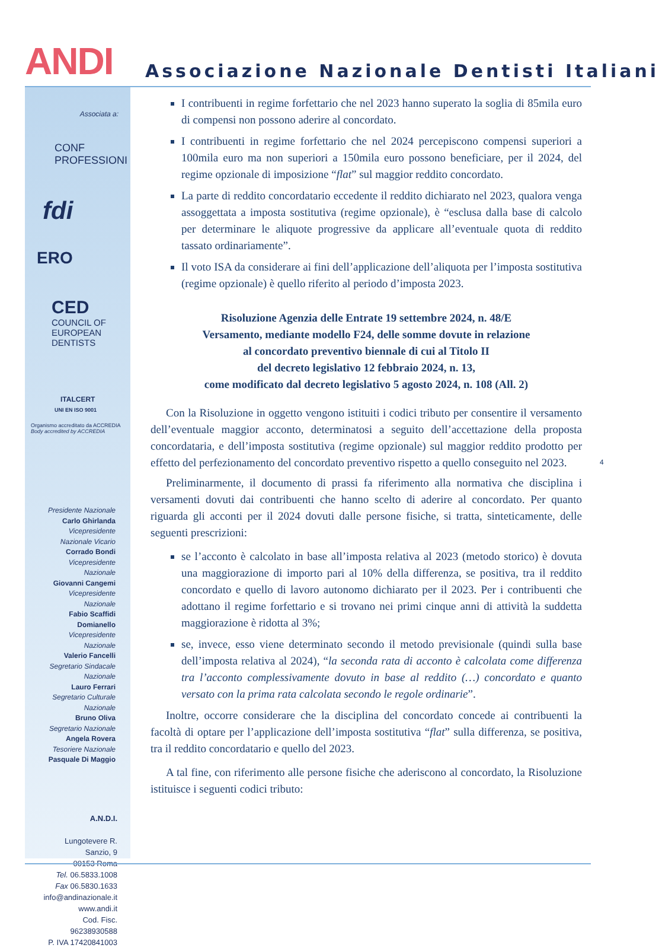ANDI Associazione Nazionale Dentisti Italiani
Associata a:
CONF PROFESSIONI
fdi
ERO
CED
COUNCIL OF EUROPEAN DENTISTS
ITALCERT
UNI EN ISO 9001
Organismo accreditato da ACCREDIA
Body accredited by ACCREDIA
Presidente Nazionale
Carlo Ghirlanda
Vicepresidente Nazionale Vicario
Corrado Bondi
Vicepresidente Nazionale
Giovanni Cangemi
Vicepresidente Nazionale
Fabio Scaffidi Domianello
Vicepresidente Nazionale
Valerio Fancelli
Segretario Sindacale Nazionale
Lauro Ferrari
Segretario Culturale Nazionale
Bruno Oliva
Segretario Nazionale
Angela Rovera
Tesoriere Nazionale
Pasquale Di Maggio
A.N.D.I.
Lungotevere R. Sanzio, 9
00153 Roma
Tel. 06.5833.1008
Fax 06.5830.1633
info@andinazionale.it
www.andi.it
Cod. Fisc. 96238930588
P. IVA 17420841003
I contribuenti in regime forfettario che nel 2023 hanno superato la soglia di 85mila euro di compensi non possono aderire al concordato.
I contribuenti in regime forfettario che nel 2024 percepiscono compensi superiori a 100mila euro ma non superiori a 150mila euro possono beneficiare, per il 2024, del regime opzionale di imposizione “flat” sul maggior reddito concordato.
La parte di reddito concordatario eccedente il reddito dichiarato nel 2023, qualora venga assoggettata a imposta sostitutiva (regime opzionale), è “esclusa dalla base di calcolo per determinare le aliquote progressive da applicare all’eventuale quota di reddito tassato ordinariamente”.
Il voto ISA da considerare ai fini dell’applicazione dell’aliquota per l’imposta sostitutiva (regime opzionale) è quello riferito al periodo d’imposta 2023.
Risoluzione Agenzia delle Entrate 19 settembre 2024, n. 48/E
Versamento, mediante modello F24, delle somme dovute in relazione
al concordato preventivo biennale di cui al Titolo II
del decreto legislativo 12 febbraio 2024, n. 13,
come modificato dal decreto legislativo 5 agosto 2024, n. 108 (All. 2)
Con la Risoluzione in oggetto vengono istituiti i codici tributo per consentire il versamento dell’eventuale maggior acconto, determinatosi a seguito dell’accettazione della proposta concordataria, e dell’imposta sostitutiva (regime opzionale) sul maggior reddito prodotto per effetto del perfezionamento del concordato preventivo rispetto a quello conseguito nel 2023.
Preliminarmente, il documento di prassi fa riferimento alla normativa che disciplina i versamenti dovuti dai contribuenti che hanno scelto di aderire al concordato. Per quanto riguarda gli acconti per il 2024 dovuti dalle persone fisiche, si tratta, sinteticamente, delle seguenti prescrizioni:
se l’acconto è calcolato in base all’imposta relativa al 2023 (metodo storico) è dovuta una maggiorazione di importo pari al 10% della differenza, se positiva, tra il reddito concordato e quello di lavoro autonomo dichiarato per il 2023. Per i contribuenti che adottano il regime forfettario e si trovano nei primi cinque anni di attività la suddetta maggiorazione è ridotta al 3%;
se, invece, esso viene determinato secondo il metodo previsionale (quindi sulla base dell’imposta relativa al 2024), “la seconda rata di acconto è calcolata come differenza tra l’acconto complessivamente dovuto in base al reddito (…) concordato e quanto versato con la prima rata calcolata secondo le regole ordinarie”.
Inoltre, occorre considerare che la disciplina del concordato concede ai contribuenti la facoltà di optare per l’applicazione dell’imposta sostitutiva “flat” sulla differenza, se positiva, tra il reddito concordatario e quello del 2023.
A tal fine, con riferimento alle persone fisiche che aderiscono al concordato, la Risoluzione istituisce i seguenti codici tributo:
4